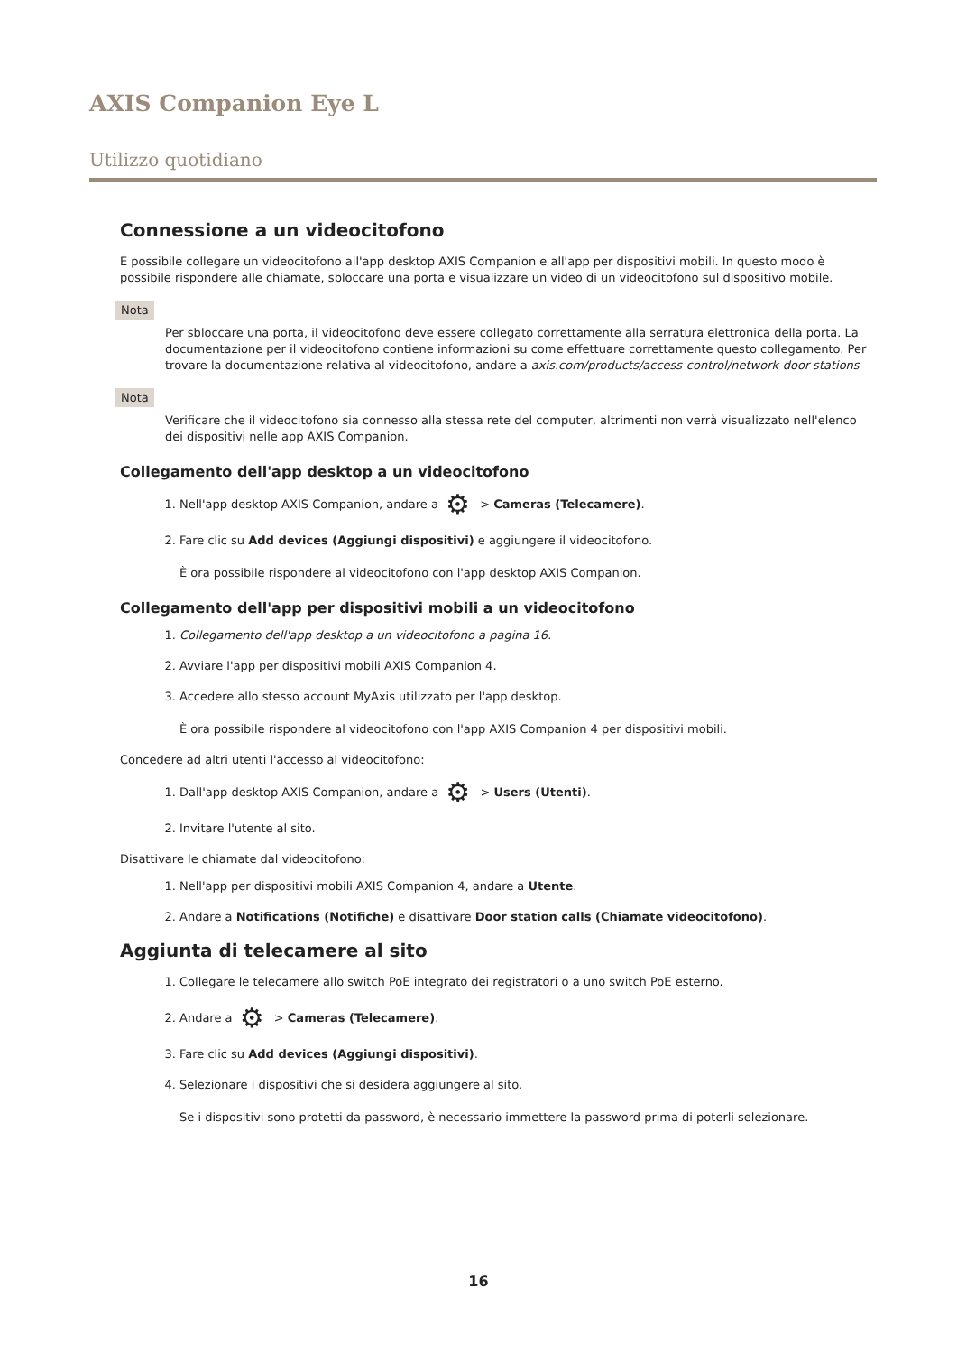AXIS Companion Eye L
Utilizzo quotidiano
Connessione a un videocitofono
È possibile collegare un videocitofono all'app desktop AXIS Companion e all'app per dispositivi mobili. In questo modo è possibile rispondere alle chiamate, sbloccare una porta e visualizzare un video di un videocitofono sul dispositivo mobile.
Nota
Per sbloccare una porta, il videocitofono deve essere collegato correttamente alla serratura elettronica della porta. La documentazione per il videocitofono contiene informazioni su come effettuare correttamente questo collegamento. Per trovare la documentazione relativa al videocitofono, andare a axis.com/products/access-control/network-door-stations
Nota
Verificare che il videocitofono sia connesso alla stessa rete del computer, altrimenti non verrà visualizzato nell'elenco dei dispositivi nelle app AXIS Companion.
Collegamento dell'app desktop a un videocitofono
1. Nell'app desktop AXIS Companion, andare a ⚙ > Cameras (Telecamere).
2. Fare clic su Add devices (Aggiungi dispositivi) e aggiungere il videocitofono.
È ora possibile rispondere al videocitofono con l'app desktop AXIS Companion.
Collegamento dell'app per dispositivi mobili a un videocitofono
1. Collegamento dell'app desktop a un videocitofono a pagina 16.
2. Avviare l'app per dispositivi mobili AXIS Companion 4.
3. Accedere allo stesso account MyAxis utilizzato per l'app desktop.
È ora possibile rispondere al videocitofono con l'app AXIS Companion 4 per dispositivi mobili.
Concedere ad altri utenti l'accesso al videocitofono:
1. Dall'app desktop AXIS Companion, andare a ⚙ > Users (Utenti).
2. Invitare l'utente al sito.
Disattivare le chiamate dal videocitofono:
1. Nell'app per dispositivi mobili AXIS Companion 4, andare a Utente.
2. Andare a Notifications (Notifiche) e disattivare Door station calls (Chiamate videocitofono).
Aggiunta di telecamere al sito
1. Collegare le telecamere allo switch PoE integrato dei registratori o a uno switch PoE esterno.
2. Andare a ⚙ > Cameras (Telecamere).
3. Fare clic su Add devices (Aggiungi dispositivi).
4. Selezionare i dispositivi che si desidera aggiungere al sito.
Se i dispositivi sono protetti da password, è necessario immettere la password prima di poterli selezionare.
16